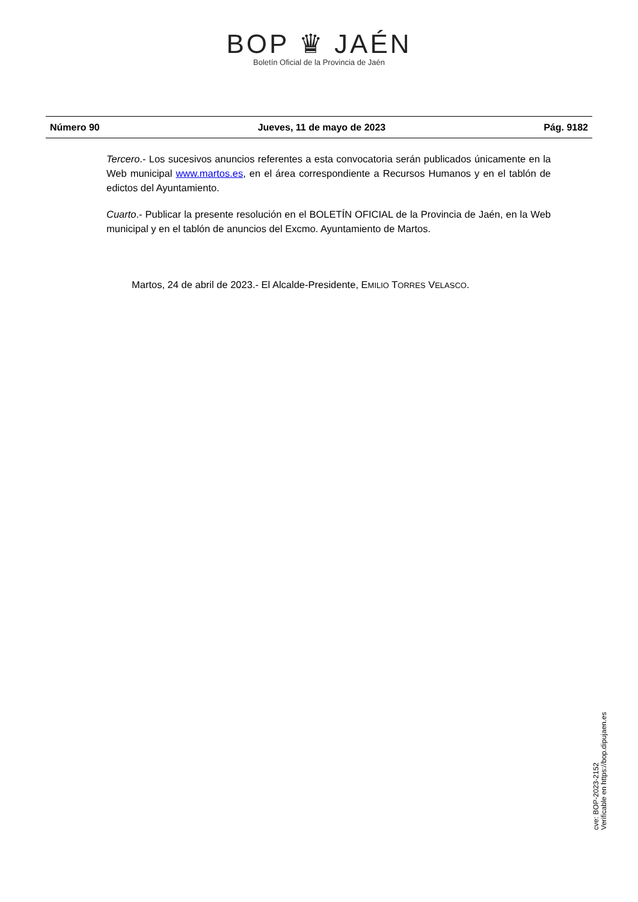BOP ♛ JAÉN
Boletín Oficial de la Provincia de Jaén
Número 90 Jueves, 11 de mayo de 2023 Pág. 9182
Tercero.- Los sucesivos anuncios referentes a esta convocatoria serán publicados únicamente en la Web municipal www.martos.es, en el área correspondiente a Recursos Humanos y en el tablón de edictos del Ayuntamiento.
Cuarto.- Publicar la presente resolución en el BOLETÍN OFICIAL de la Provincia de Jaén, en la Web municipal y en el tablón de anuncios del Excmo. Ayuntamiento de Martos.
Martos, 24 de abril de 2023.- El Alcalde-Presidente, EMILIO TORRES VELASCO.
cve: BOP-2023-2152
Verificable en https://bop.dipujaen.es